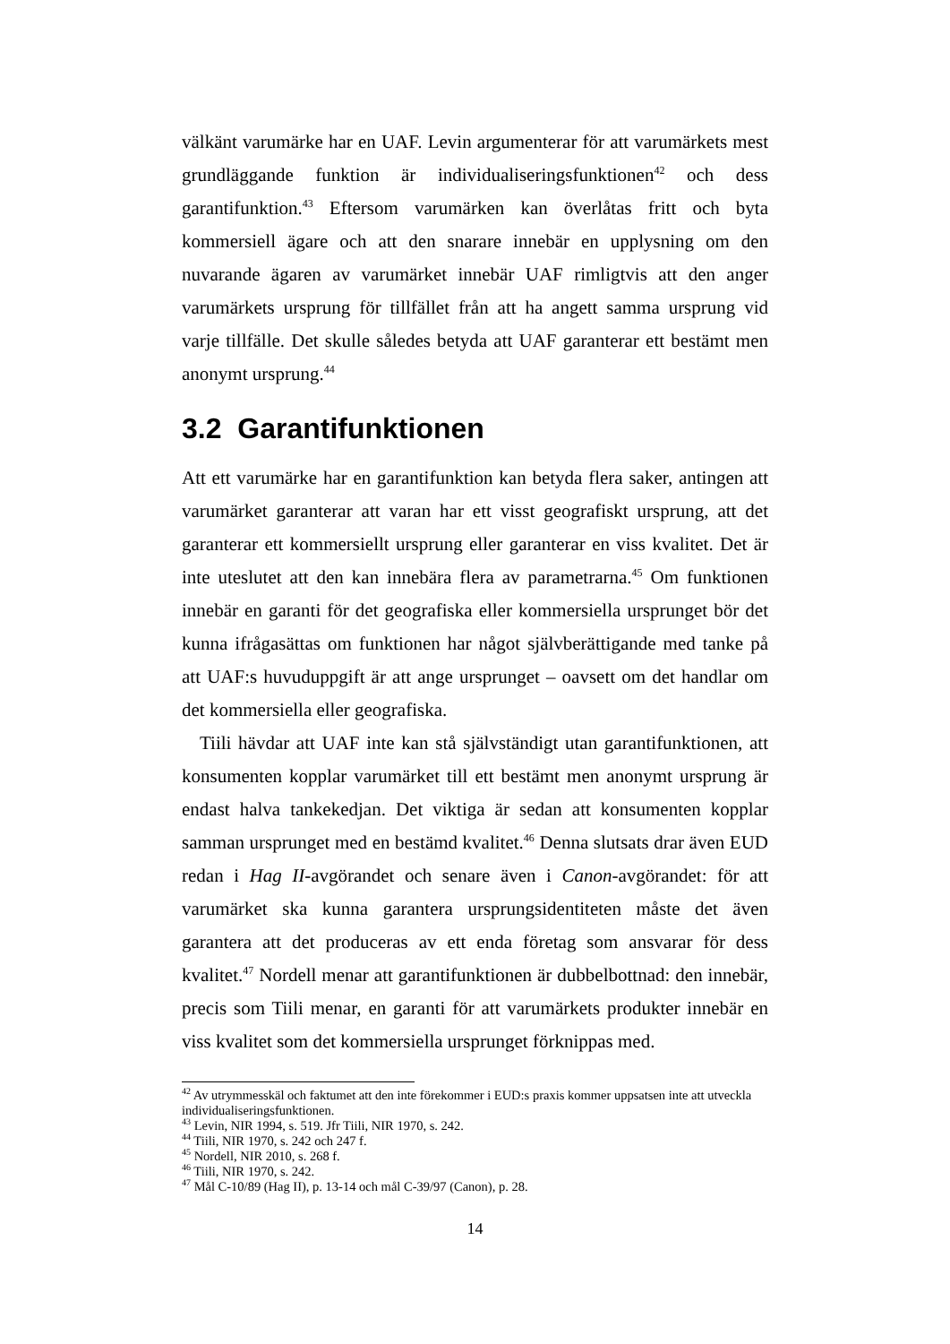välkänt varumärke har en UAF. Levin argumenterar för att varumärkets mest grundläggande funktion är individualiseringsfunktionen<sup>42</sup> och dess garantifunktion.<sup>43</sup> Eftersom varumärken kan överlåtas fritt och byta kommersiell ägare och att den snarare innebär en upplysning om den nuvarande ägaren av varumärket innebär UAF rimligtvis att den anger varumärkets ursprung för tillfället från att ha angett samma ursprung vid varje tillfälle. Det skulle således betyda att UAF garanterar ett bestämt men anonymt ursprung.<sup>44</sup>
3.2 Garantifunktionen
Att ett varumärke har en garantifunktion kan betyda flera saker, antingen att varumärket garanterar att varan har ett visst geografiskt ursprung, att det garanterar ett kommersiellt ursprung eller garanterar en viss kvalitet. Det är inte uteslutet att den kan innebära flera av parametrarna.<sup>45</sup> Om funktionen innebär en garanti för det geografiska eller kommersiella ursprunget bör det kunna ifrågasättas om funktionen har något självberättigande med tanke på att UAF:s huvuduppgift är att ange ursprunget – oavsett om det handlar om det kommersiella eller geografiska.
Tiili hävdar att UAF inte kan stå självständigt utan garantifunktionen, att konsumenten kopplar varumärket till ett bestämt men anonymt ursprung är endast halva tankekedjan. Det viktiga är sedan att konsumenten kopplar samman ursprunget med en bestämd kvalitet.<sup>46</sup> Denna slutsats drar även EUD redan i Hag II-avgörandet och senare även i Canon-avgörandet: för att varumärket ska kunna garantera ursprungsidentiteten måste det även garantera att det produceras av ett enda företag som ansvarar för dess kvalitet.<sup>47</sup> Nordell menar att garantifunktionen är dubbelbottnad: den innebär, precis som Tiili menar, en garanti för att varumärkets produkter innebär en viss kvalitet som det kommersiella ursprunget förknippas med.
<sup>42</sup> Av utrymmesskäl och faktumet att den inte förekommer i EUD:s praxis kommer uppsatsen inte att utveckla individualiseringsfunktionen.
<sup>43</sup> Levin, NIR 1994, s. 519. Jfr Tiili, NIR 1970, s. 242.
<sup>44</sup> Tiili, NIR 1970, s. 242 och 247 f.
<sup>45</sup> Nordell, NIR 2010, s. 268 f.
<sup>46</sup> Tiili, NIR 1970, s. 242.
<sup>47</sup> Mål C-10/89 (Hag II), p. 13-14 och mål C-39/97 (Canon), p. 28.
14